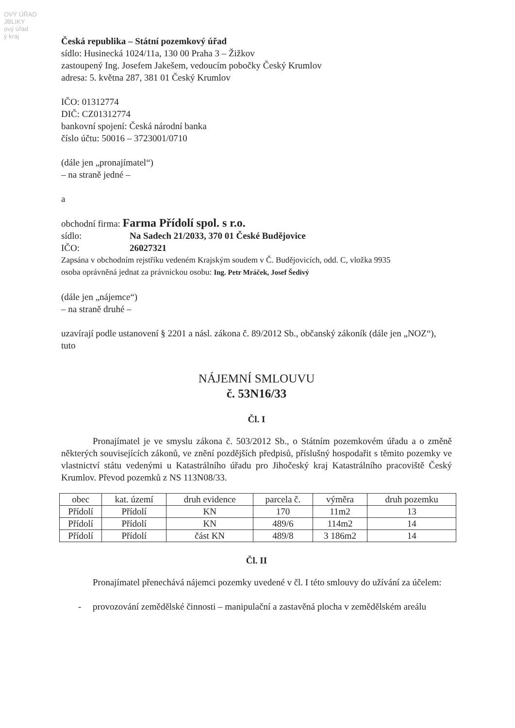OVÝ ÚŘAD
JBLIKY
ový úřad
ý kraj
Česká republika – Státní pozemkový úřad
sídlo: Husinecká 1024/11a, 130 00 Praha 3 – Žižkov
zastoupený Ing. Josefem Jakešem, vedoucím pobočky Český Krumlov
adresa: 5. května 287, 381 01 Český Krumlov
IČO: 01312774
DIČ: CZ01312774
bankovní spojení: Česká národní banka
číslo účtu: 50016 – 3723001/0710
(dále jen „pronajímatel“)
– na straně jedné –
a
obchodní firma: Farma Přídolí spol. s r.o.
sídlo: Na Sadech 21/2033, 370 01 České Budějovice
IČO: 26027321
Zapsána v obchodním rejstříku vedeném Krajským soudem v Č. Budějovicích, odd. C, vložka 9935
osoba oprávněná jednat za právnickou osobu: Ing. Petr Mráček, Josef Šedivý
(dále jen „nájemce“)
– na straně druhé –
uzavírají podle ustanovení § 2201 a násl. zákona č. 89/2012 Sb., občanský zákoník (dále jen „NOZ“), tuto
NÁJEMNÍ SMLOUVU
č. 53N16/33
Čl. I
Pronajímatel je ve smyslu zákona č. 503/2012 Sb., o Státním pozemkovém úřadu a o změně některých souvisejících zákonů, ve znění pozdějších předpisů, příslušný hospodařit s těmito pozemky ve vlastnictví státu vedenými u Katastrálního úřadu pro Jihočeský kraj Katastrálního pracoviště Český Krumlov. Převod pozemků z NS 113N08/33.
| obec | kat. území | druh evidence | parcela č. | výměra | druh pozemku |
| --- | --- | --- | --- | --- | --- |
| Přídolí | Přídolí | KN | 170 | 11m2 | 13 |
| Přídolí | Přídolí | KN | 489/6 | 114m2 | 14 |
| Přídolí | Přídolí | část KN | 489/8 | 3 186m2 | 14 |
Čl. II
Pronajímatel přenechává nájemci pozemky uvedené v čl. I této smlouvy do užívání za účelem:
- provozování zemědělské činnosti – manipulační a zastavěná plocha v zemědělském areálu